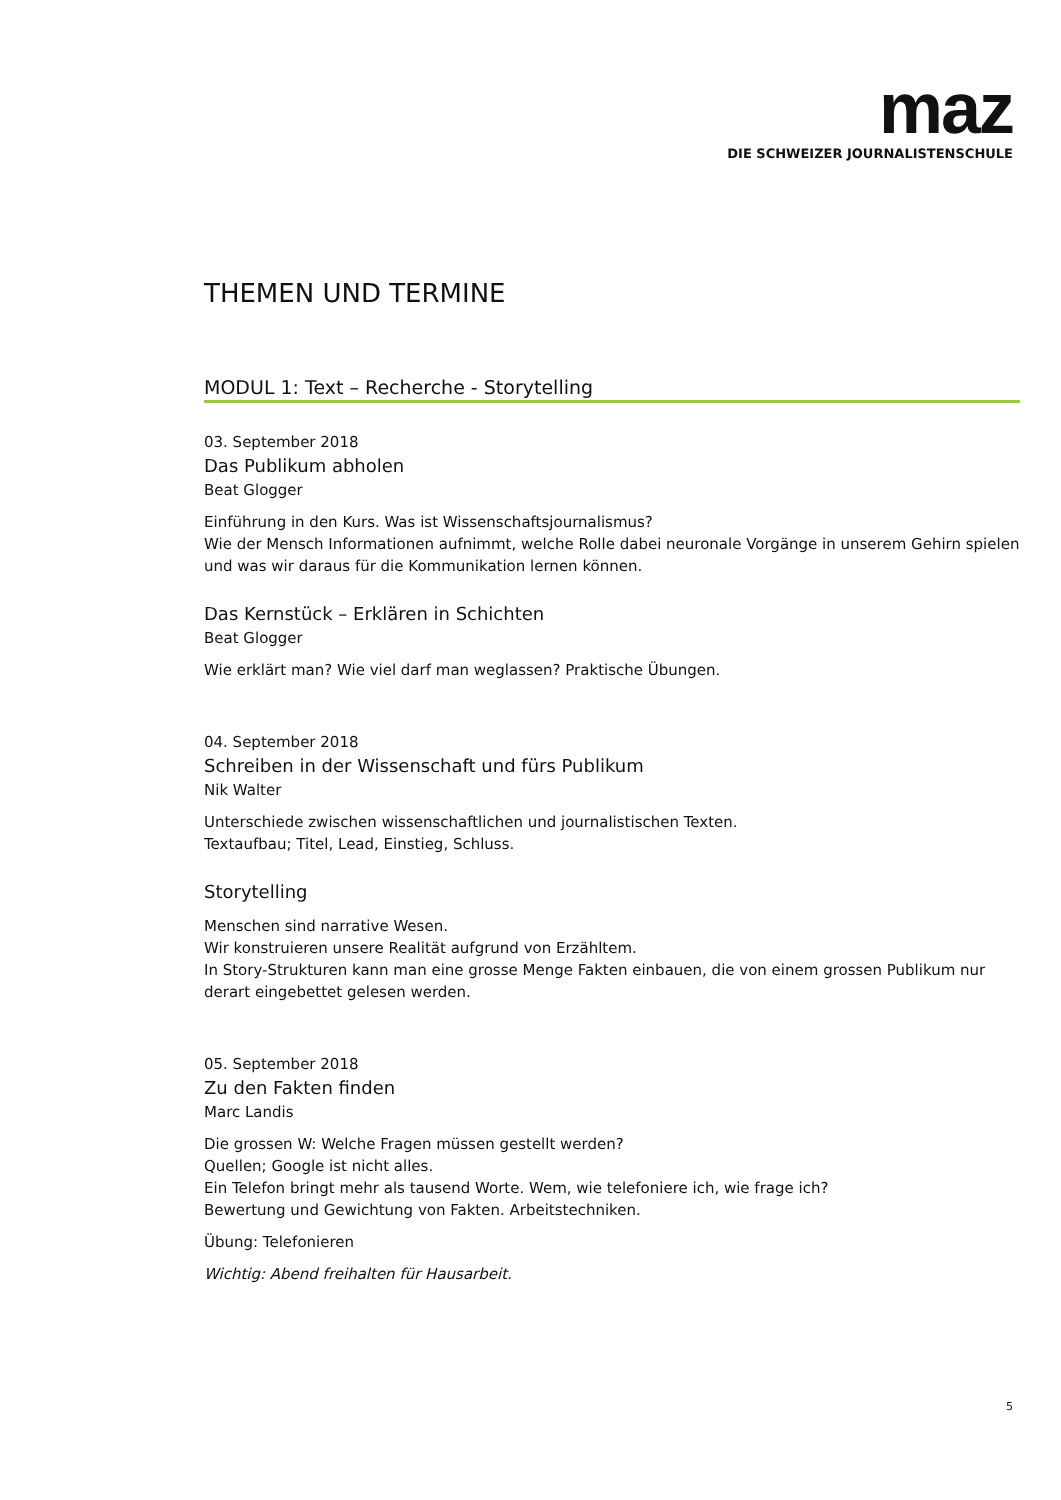maz
DIE SCHWEIZER JOURNALISTENSCHULE
THEMEN UND TERMINE
MODUL 1: Text – Recherche - Storytelling
03. September 2018
Das Publikum abholen
Beat Glogger
Einführung in den Kurs. Was ist Wissenschaftsjournalismus?
Wie der Mensch Informationen aufnimmt, welche Rolle dabei neuronale Vorgänge in unserem Gehirn spielen und was wir daraus für die Kommunikation lernen können.
Das Kernstück – Erklären in Schichten
Beat Glogger
Wie erklärt man? Wie viel darf man weglassen? Praktische Übungen.
04. September 2018
Schreiben in der Wissenschaft und fürs Publikum
Nik Walter
Unterschiede zwischen wissenschaftlichen und journalistischen Texten.
Textaufbau; Titel, Lead, Einstieg, Schluss.
Storytelling
Menschen sind narrative Wesen.
Wir konstruieren unsere Realität aufgrund von Erzähltem.
In Story-Strukturen kann man eine grosse Menge Fakten einbauen, die von einem grossen Publikum nur derart eingebettet gelesen werden.
05. September 2018
Zu den Fakten finden
Marc Landis
Die grossen W: Welche Fragen müssen gestellt werden?
Quellen; Google ist nicht alles.
Ein Telefon bringt mehr als tausend Worte. Wem, wie telefoniere ich, wie frage ich?
Bewertung und Gewichtung von Fakten. Arbeitstechniken.
Übung: Telefonieren
Wichtig: Abend freihalten für Hausarbeit.
5